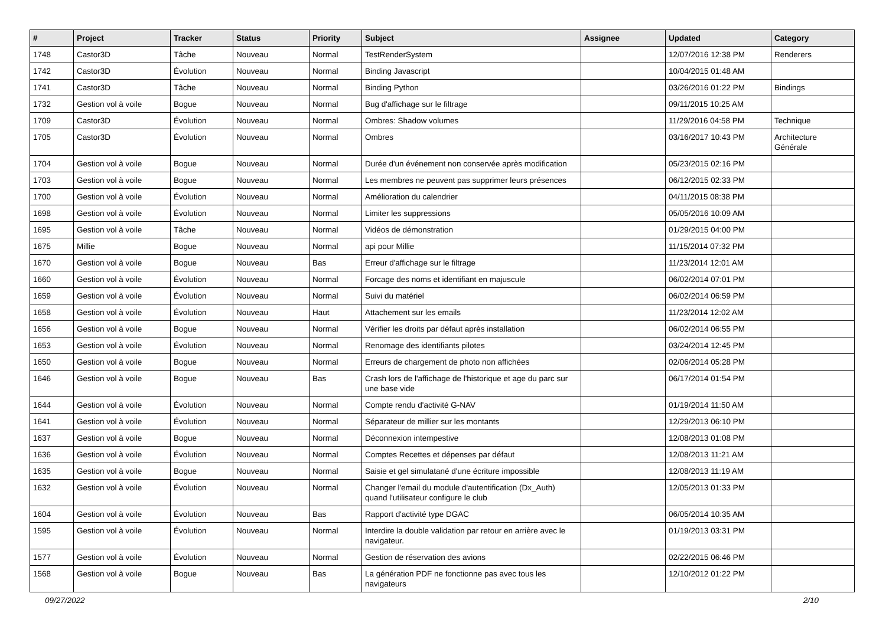| # | Project | Tracker | Status | Priority | Subject | Assignee | Updated | Category |
| --- | --- | --- | --- | --- | --- | --- | --- | --- |
| 1748 | Castor3D | Tâche | Nouveau | Normal | TestRenderSystem | | 12/07/2016 12:38 PM | Renderers |
| 1742 | Castor3D | Évolution | Nouveau | Normal | Binding Javascript | | 10/04/2015 01:48 AM | |
| 1741 | Castor3D | Tâche | Nouveau | Normal | Binding Python | | 03/26/2016 01:22 PM | Bindings |
| 1732 | Gestion vol à voile | Bogue | Nouveau | Normal | Bug d'affichage sur le filtrage | | 09/11/2015 10:25 AM | |
| 1709 | Castor3D | Évolution | Nouveau | Normal | Ombres: Shadow volumes | | 11/29/2016 04:58 PM | Technique |
| 1705 | Castor3D | Évolution | Nouveau | Normal | Ombres | | 03/16/2017 10:43 PM | Architecture Générale |
| 1704 | Gestion vol à voile | Bogue | Nouveau | Normal | Durée d'un événement non conservée après modification | | 05/23/2015 02:16 PM | |
| 1703 | Gestion vol à voile | Bogue | Nouveau | Normal | Les membres ne peuvent pas supprimer leurs présences | | 06/12/2015 02:33 PM | |
| 1700 | Gestion vol à voile | Évolution | Nouveau | Normal | Amélioration du calendrier | | 04/11/2015 08:38 PM | |
| 1698 | Gestion vol à voile | Évolution | Nouveau | Normal | Limiter les suppressions | | 05/05/2016 10:09 AM | |
| 1695 | Gestion vol à voile | Tâche | Nouveau | Normal | Vidéos de démonstration | | 01/29/2015 04:00 PM | |
| 1675 | Millie | Bogue | Nouveau | Normal | api pour Millie | | 11/15/2014 07:32 PM | |
| 1670 | Gestion vol à voile | Bogue | Nouveau | Bas | Erreur d'affichage sur le filtrage | | 11/23/2014 12:01 AM | |
| 1660 | Gestion vol à voile | Évolution | Nouveau | Normal | Forcage des noms et identifiant en majuscule | | 06/02/2014 07:01 PM | |
| 1659 | Gestion vol à voile | Évolution | Nouveau | Normal | Suivi du matériel | | 06/02/2014 06:59 PM | |
| 1658 | Gestion vol à voile | Évolution | Nouveau | Haut | Attachement sur les emails | | 11/23/2014 12:02 AM | |
| 1656 | Gestion vol à voile | Bogue | Nouveau | Normal | Vérifier les droits par défaut après installation | | 06/02/2014 06:55 PM | |
| 1653 | Gestion vol à voile | Évolution | Nouveau | Normal | Renomage des identifiants pilotes | | 03/24/2014 12:45 PM | |
| 1650 | Gestion vol à voile | Bogue | Nouveau | Normal | Erreurs de chargement de photo non affichées | | 02/06/2014 05:28 PM | |
| 1646 | Gestion vol à voile | Bogue | Nouveau | Bas | Crash lors de l'affichage de l'historique et age du parc sur une base vide | | 06/17/2014 01:54 PM | |
| 1644 | Gestion vol à voile | Évolution | Nouveau | Normal | Compte rendu d'activité G-NAV | | 01/19/2014 11:50 AM | |
| 1641 | Gestion vol à voile | Évolution | Nouveau | Normal | Séparateur de millier sur les montants | | 12/29/2013 06:10 PM | |
| 1637 | Gestion vol à voile | Bogue | Nouveau | Normal | Déconnexion intempestive | | 12/08/2013 01:08 PM | |
| 1636 | Gestion vol à voile | Évolution | Nouveau | Normal | Comptes Recettes et dépenses par défaut | | 12/08/2013 11:21 AM | |
| 1635 | Gestion vol à voile | Bogue | Nouveau | Normal | Saisie et gel simulatané d'une écriture impossible | | 12/08/2013 11:19 AM | |
| 1632 | Gestion vol à voile | Évolution | Nouveau | Normal | Changer l'email du module d'autentification (Dx_Auth) quand l'utilisateur configure le club | | 12/05/2013 01:33 PM | |
| 1604 | Gestion vol à voile | Évolution | Nouveau | Bas | Rapport d'activité type DGAC | | 06/05/2014 10:35 AM | |
| 1595 | Gestion vol à voile | Évolution | Nouveau | Normal | Interdire la double validation par retour en arrière avec le navigateur. | | 01/19/2013 03:31 PM | |
| 1577 | Gestion vol à voile | Évolution | Nouveau | Normal | Gestion de réservation des avions | | 02/22/2015 06:46 PM | |
| 1568 | Gestion vol à voile | Bogue | Nouveau | Bas | La génération PDF ne fonctionne pas avec tous les navigateurs | | 12/10/2012 01:22 PM | |
09/27/2022 2/10